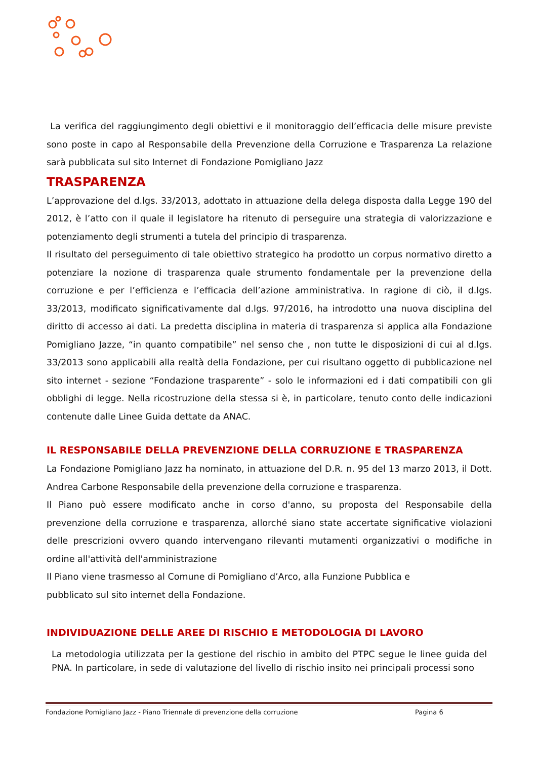La verifica del raggiungimento degli obiettivi e il monitoraggio dell’efficacia delle misure previste sono poste in capo al Responsabile della Prevenzione della Corruzione e Trasparenza La relazione sarà pubblicata sul sito Internet di Fondazione Pomigliano Jazz
TRASPARENZA
L’approvazione del d.lgs. 33/2013, adottato in attuazione della delega disposta dalla Legge 190 del 2012, è l’atto con il quale il legislatore ha ritenuto di perseguire una strategia di valorizzazione e potenziamento degli strumenti a tutela del principio di trasparenza.
Il risultato del perseguimento di tale obiettivo strategico ha prodotto un corpus normativo diretto a potenziare la nozione di trasparenza quale strumento fondamentale per la prevenzione della corruzione e per l’efficienza e l’efficacia dell’azione amministrativa. In ragione di ciò, il d.lgs. 33/2013, modificato significativamente dal d.lgs. 97/2016, ha introdotto una nuova disciplina del diritto di accesso ai dati. La predetta disciplina in materia di trasparenza si applica alla Fondazione Pomigliano Jazze, “in quanto compatibile” nel senso che , non tutte le disposizioni di cui al d.lgs. 33/2013 sono applicabili alla realtà della Fondazione, per cui risultano oggetto di pubblicazione nel sito internet - sezione “Fondazione trasparente” - solo le informazioni ed i dati compatibili con gli obblighi di legge. Nella ricostruzione della stessa si è, in particolare, tenuto conto delle indicazioni contenute dalle Linee Guida dettate da ANAC.
IL RESPONSABILE DELLA PREVENZIONE DELLA CORRUZIONE E TRASPARENZA
La Fondazione Pomigliano Jazz ha nominato, in attuazione del D.R. n. 95 del 13 marzo 2013, il Dott. Andrea Carbone Responsabile della prevenzione della corruzione e trasparenza.
Il Piano può essere modificato anche in corso d'anno, su proposta del Responsabile della prevenzione della corruzione e trasparenza, allorché siano state accertate significative violazioni delle prescrizioni ovvero quando intervengano rilevanti mutamenti organizzativi o modifiche in ordine all'attività dell'amministrazione
Il Piano viene trasmesso al Comune di Pomigliano d’Arco, alla Funzione Pubblica e
pubblicato sul sito internet della Fondazione.
INDIVIDUAZIONE DELLE AREE DI RISCHIO E METODOLOGIA DI LAVORO
La metodologia utilizzata per la gestione del rischio in ambito del PTPC segue le linee guida del PNA. In particolare, in sede di valutazione del livello di rischio insito nei principali processi sono
Fondazione Pomigliano Jazz - Piano Triennale di prevenzione della corruzione Pagina 6